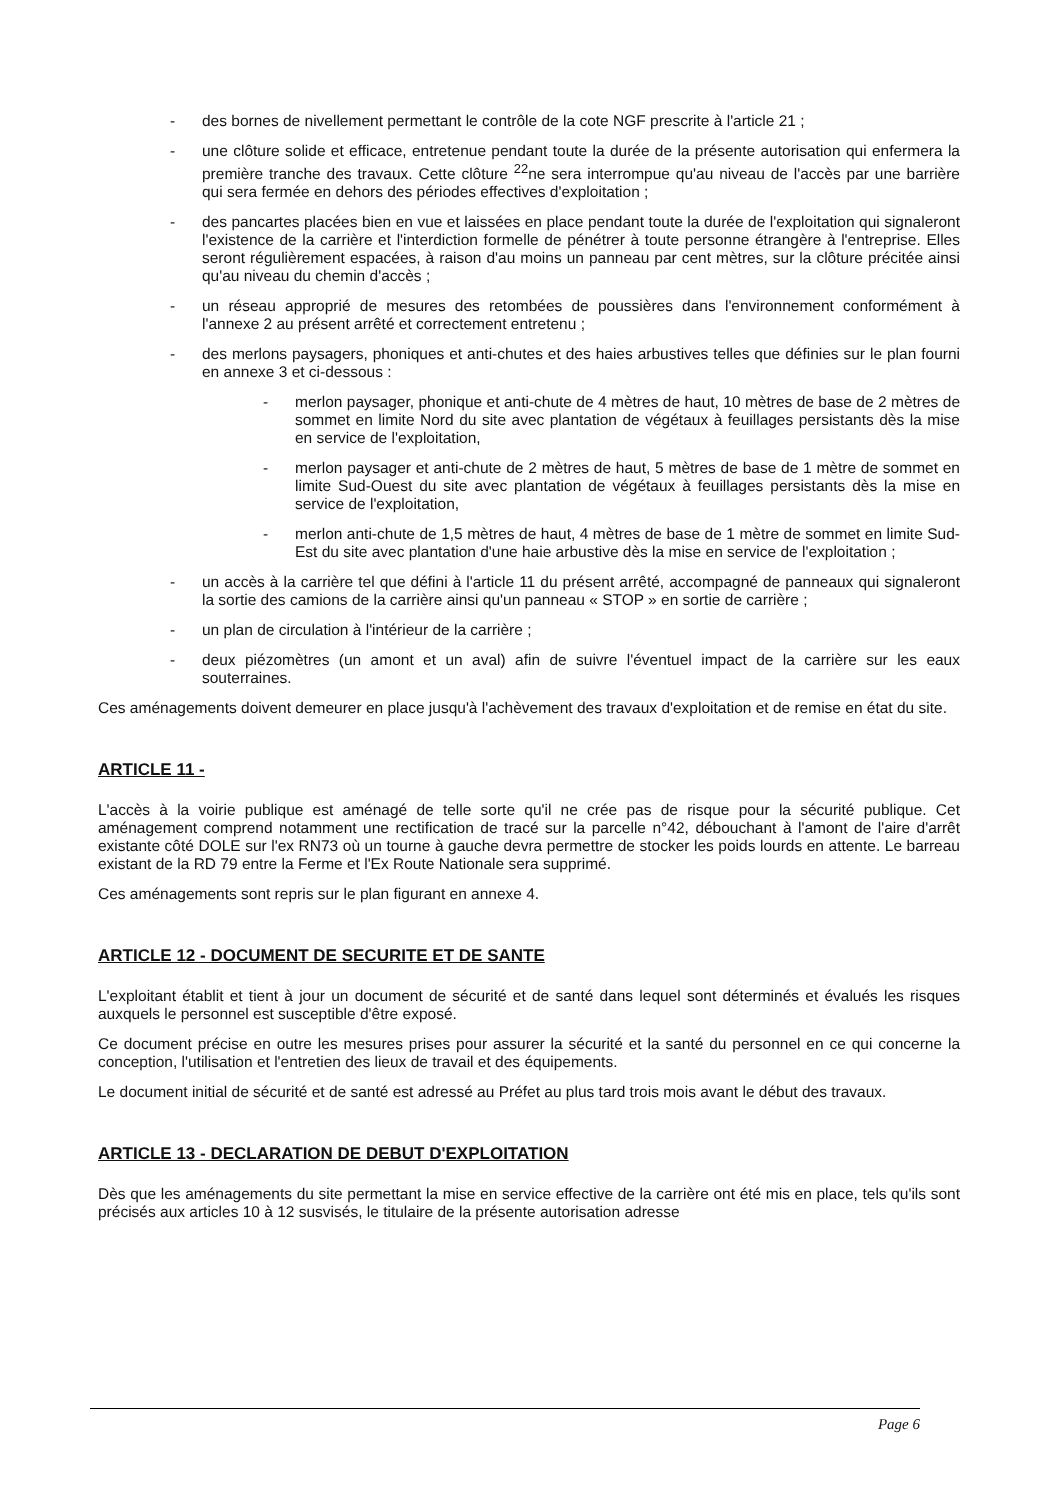- des bornes de nivellement permettant le contrôle de la cote NGF prescrite à l'article 21 ;
- une clôture solide et efficace, entretenue pendant toute la durée de la présente autorisation qui enfermera la première tranche des travaux. Cette clôture <sup>22</sup>ne sera interrompue qu'au niveau de l'accès par une barrière qui sera fermée en dehors des périodes effectives d'exploitation ;
- des pancartes placées bien en vue et laissées en place pendant toute la durée de l'exploitation qui signaleront l'existence de la carrière et l'interdiction formelle de pénétrer à toute personne étrangère à l'entreprise. Elles seront régulièrement espacées, à raison d'au moins un panneau par cent mètres, sur la clôture précitée ainsi qu'au niveau du chemin d'accès ;
- un réseau approprié de mesures des retombées de poussières dans l'environnement conformément à l'annexe 2 au présent arrêté et correctement entretenu ;
- des merlons paysagers, phoniques et anti-chutes et des haies arbustives telles que définies sur le plan fourni en annexe 3 et ci-dessous :
- merlon paysager, phonique et anti-chute de 4 mètres de haut, 10 mètres de base de 2 mètres de sommet en limite Nord du site avec plantation de végétaux à feuillages persistants dès la mise en service de l'exploitation,
- merlon paysager et anti-chute de 2 mètres de haut, 5 mètres de base de 1 mètre de sommet en limite Sud-Ouest du site avec plantation de végétaux à feuillages persistants dès la mise en service de l'exploitation,
- merlon anti-chute de 1,5 mètres de haut, 4 mètres de base de 1 mètre de sommet en limite Sud-Est du site avec plantation d'une haie arbustive dès la mise en service de l'exploitation ;
- un accès à la carrière tel que défini à l'article 11 du présent arrêté, accompagné de panneaux qui signaleront la sortie des camions de la carrière ainsi qu'un panneau « STOP » en sortie de carrière ;
- un plan de circulation à l'intérieur de la carrière ;
- deux piézomètres (un amont et un aval) afin de suivre l'éventuel impact de la carrière sur les eaux souterraines.
Ces aménagements doivent demeurer en place jusqu'à l'achèvement des travaux d'exploitation et de remise en état du site.
ARTICLE 11 -
L'accès à la voirie publique est aménagé de telle sorte qu'il ne crée pas de risque pour la sécurité publique. Cet aménagement comprend notamment une rectification de tracé sur la parcelle n°42, débouchant à l'amont de l'aire d'arrêt existante côté DOLE sur l'ex RN73 où un tourne à gauche devra permettre de stocker les poids lourds en attente. Le barreau existant de la RD 79 entre la Ferme et l'Ex Route Nationale sera supprimé.
Ces aménagements sont repris sur le plan figurant en annexe 4.
ARTICLE 12 - DOCUMENT DE SECURITE ET DE SANTE
L'exploitant établit et tient à jour un document de sécurité et de santé dans lequel sont déterminés et évalués les risques auxquels le personnel est susceptible d'être exposé.
Ce document précise en outre les mesures prises pour assurer la sécurité et la santé du personnel en ce qui concerne la conception, l'utilisation et l'entretien des lieux de travail et des équipements.
Le document initial de sécurité et de santé est adressé au Préfet au plus tard trois mois avant le début des travaux.
ARTICLE 13 - DECLARATION DE DEBUT D'EXPLOITATION
Dès que les aménagements du site permettant la mise en service effective de la carrière ont été mis en place, tels qu'ils sont précisés aux articles 10 à 12 susvisés, le titulaire de la présente autorisation adresse
Page 6